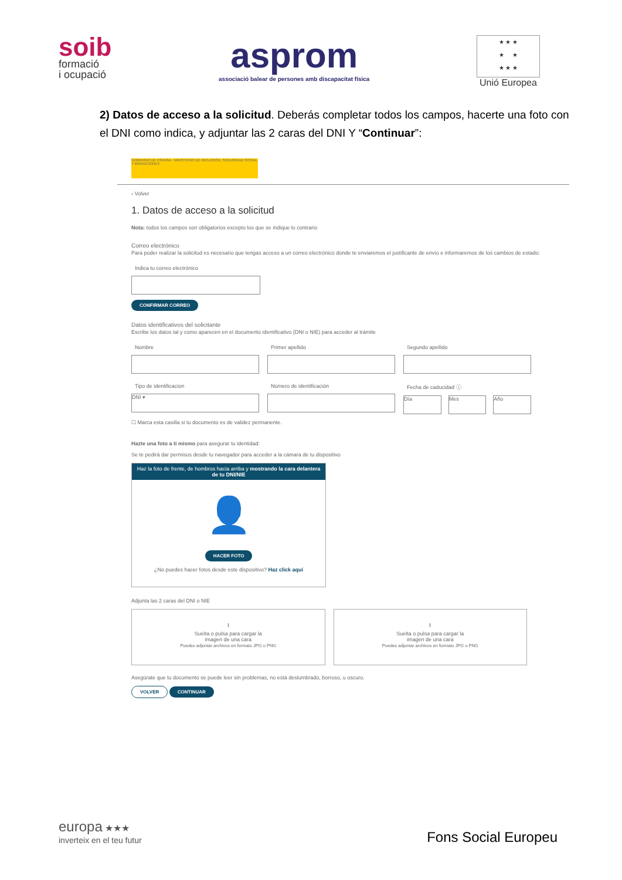soib
formació
i ocupació
asprom
associació balear de persones amb discapacitat física
★ ★ ★
★ ★
★ ★ ★
Unió Europea
2) Datos de acceso a la solicitud. Deberás completar todos los campos, hacerte una foto con el DNI como indica, y adjuntar las 2 caras del DNI Y “Continuar”:
GOBIERNO DE ESPAÑA · MINISTERIO DE INCLUSIÓN, SEGURIDAD SOCIAL Y MIGRACIONES
‹ Volver
1. Datos de acceso a la solicitud
Nota: todos los campos son obligatorios excepto los que se indique lo contrario
Correo electrónico
Para poder realizar la solicitud es necesario que tengas acceso a un correo electrónico donde te enviaremos el justificante de envío e informaremos de los cambios de estado:
Indica tu correo electrónico
CONFIRMAR CORREO
Datos identificativos del solicitante
Escribe los datos tal y como aparecen en el documento identificativo (DNI o NIE) para acceder al trámite
Nombre Primer apellido Segundo apellido
Tipo de identificacion
DNI ▾
Número de identificación Fecha de caducidad ⓘ
Día Mes Año
☐ Marca esta casilla si tu documento es de validez permanente.
Hazte una foto a ti mismo para asegurar tu identidad:
Se te pedirá dar permisos desde tu navegador para acceder a la cámara de tu dispositivo
Haz la foto de frente, de hombros hacia arriba y mostrando la cara delantera de tu DNI/NIE
👤
HACER FOTO
¿No puedes hacer fotos desde este dispositivo? Haz click aquí
Adjunta las 2 caras del DNI o NIE
⭱
Suelta o pulsa para cargar la
imagen de una cara
Puedes adjuntar archivos en formato JPG o PNG
⭱
Suelta o pulsa para cargar la
imagen de una cara
Puedes adjuntar archivos en formato JPG o PNG
Asegúrate que tu documento se puede leer sin problemas, no está deslumbrado, borroso, u oscuro.
VOLVER CONTINUAR
europa ★★★
inverteix en el teu futur
Fons Social Europeu